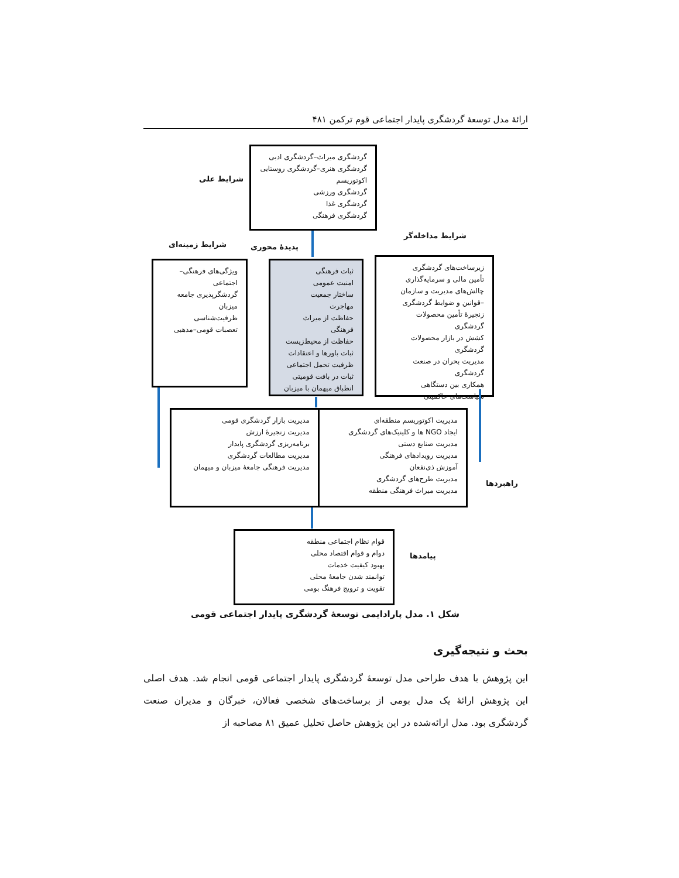ارائهٔ مدل توسعهٔ گردشگری پایدار اجتماعی قوم ترکمن ۴۸۱
شرایط علی
گردشگری میراث–گردشگری ادبی
گردشگری هنری–گردشگری روستایی
اکوتوریسم
گردشگری ورزشی
گردشگری غذا
گردشگری فرهنگی
شرایط مداخله‌گر
شرایط زمینه‌ای پدیدهٔ محوری
ویژگی‌های فرهنگی–اجتماعی
گردشگرپذیری جامعه میزبان
ظرفیت‌شناسی
تعصبات قومی–مذهبی
ثبات فرهنگی
امنیت عمومی
ساختار جمعیت
مهاجرت
حفاظت از میراث فرهنگی
حفاظت از محیط‌زیست
ثبات باورها و اعتقادات
ظرفیت تحمل اجتماعی
ثبات در بافت قومیتی
انطباق میهمان با میزبان
زیرساخت‌های گردشگری
تأمین مالی و سرمایه‌گذاری
چالش‌های مدیریت و سازمان
–قوانین و ضوابط گردشگری
زنجیرهٔ تأمین محصولات گردشگری
کشش در بازار محصولات گردشگری
مدیریت بحران در صنعت گردشگری
همکاری بین دستگاهی
سیاست‌های حاکمیتی
مدیریت اکوتوریسم منطقه‌ای
ایجاد NGO ها و کلینیک‌های گردشگری
مدیریت صنایع دستی
مدیریت رویدادهای فرهنگی
آموزش ذی‌نفعان
مدیریت طرح‌های گردشگری
مدیریت میراث فرهنگی منطقه
مدیریت بازار گردشگری قومی
مدیریت زنجیرهٔ ارزش
برنامه‌ریزی گردشگری پایدار
مدیریت مطالعات گردشگری
مدیریت فرهنگی جامعهٔ میزبان و میهمان
راهبردها
قوام نظام اجتماعی منطقه
دوام و قوام اقتصاد محلی
بهبود کیفیت خدمات
توانمند شدن جامعهٔ محلی
تقویت و ترویج فرهنگ بومی
پیامدها
شکل ۱. مدل پارادایمی توسعهٔ گردشگری پایدار اجتماعی قومی
بحث و نتیجه‌گیری
این پژوهش با هدف طراحی مدل توسعهٔ گردشگری پایدار اجتماعی قومی انجام شد. هدف اصلی این پژوهش ارائهٔ یک مدل بومی از برساخت‌های شخصی فعالان، خبرگان و مدیران صنعت گردشگری بود. مدل ارائه‌شده در این پژوهش حاصل تحلیل عمیق ۸۱ مصاحبه از